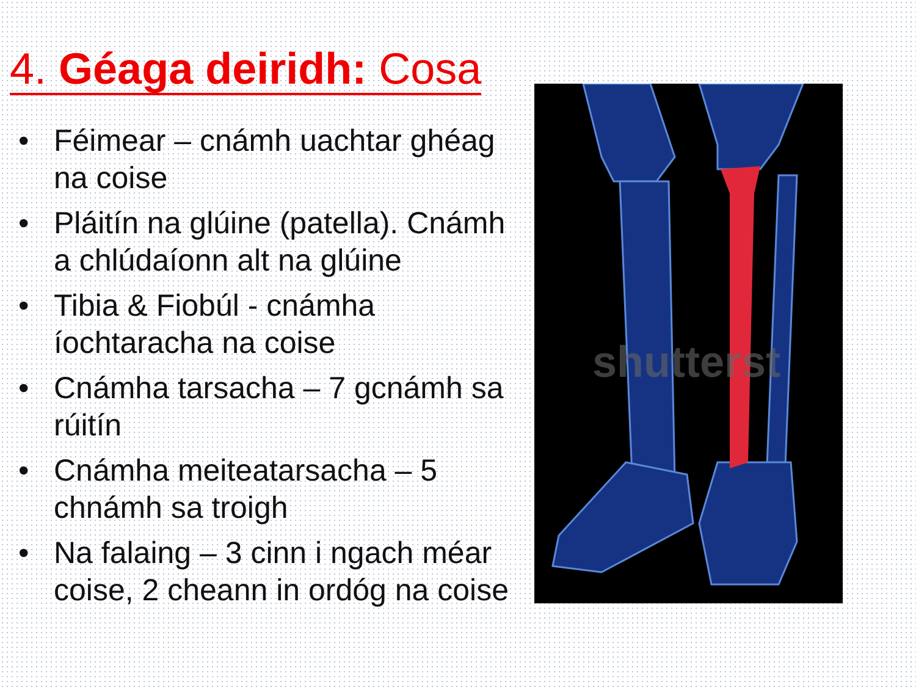4. Géaga deiridh: Cosa
• Féimear – cnámh uachtar ghéag na coise
• Pláitín na glúine (patella). Cnámh a chlúdaíonn alt na glúine
• Tibia & Fiobúl - cnámha íochtaracha na coise
• Cnámha tarsacha – 7 gcnámh sa rúitín
• Cnámha meiteatarsacha – 5 chnámh sa troigh
• Na falaing – 3 cinn i ngach méar coise, 2 cheann in ordóg na coise
shutterst